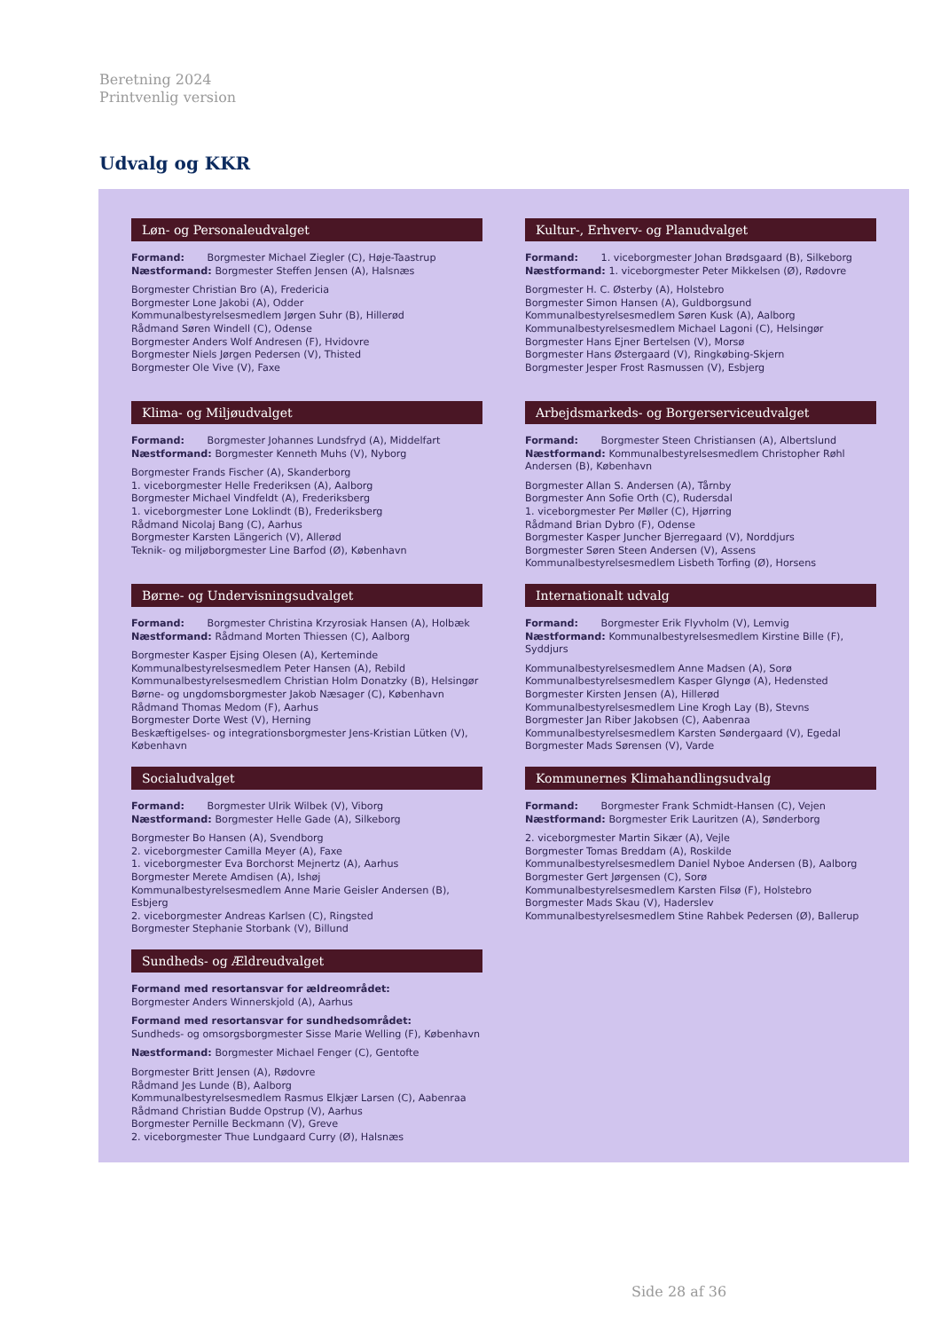Beretning 2024
Printvenlig version
Udvalg og KKR
Løn- og Personaleudvalget
Formand: Borgmester Michael Ziegler (C), Høje-Taastrup
Næstformand: Borgmester Steffen Jensen (A), Halsnæs
Borgmester Christian Bro (A), Fredericia
Borgmester Lone Jakobi (A), Odder
Kommunalbestyrelsesmedlem Jørgen Suhr (B), Hillerød
Rådmand Søren Windell (C), Odense
Borgmester Anders Wolf Andresen (F), Hvidovre
Borgmester Niels Jørgen Pedersen (V), Thisted
Borgmester Ole Vive (V), Faxe
Kultur-, Erhverv- og Planudvalget
Formand: 1. viceborgmester Johan Brødsgaard (B), Silkeborg
Næstformand: 1. viceborgmester Peter Mikkelsen (Ø), Rødovre
Borgmester H. C. Østerby (A), Holstebro
Borgmester Simon Hansen (A), Guldborgsund
Kommunalbestyrelsesmedlem Søren Kusk (A), Aalborg
Kommunalbestyrelsesmedlem Michael Lagoni (C), Helsingør
Borgmester Hans Ejner Bertelsen (V), Morsø
Borgmester Hans Østergaard (V), Ringkøbing-Skjern
Borgmester Jesper Frost Rasmussen (V), Esbjerg
Klima- og Miljøudvalget
Formand: Borgmester Johannes Lundsfryd (A), Middelfart
Næstformand: Borgmester Kenneth Muhs (V), Nyborg
Borgmester Frands Fischer (A), Skanderborg
1. viceborgmester Helle Frederiksen (A), Aalborg
Borgmester Michael Vindfeldt (A), Frederiksberg
1. viceborgmester Lone Loklindt (B), Frederiksberg
Rådmand Nicolaj Bang (C), Aarhus
Borgmester Karsten Längerich (V), Allerød
Teknik- og miljøborgmester Line Barfod (Ø), København
Arbejdsmarkeds- og Borgerserviceudvalget
Formand: Borgmester Steen Christiansen (A), Albertslund
Næstformand: Kommunalbestyrelsesmedlem Christopher Røhl Andersen (B), København
Borgmester Allan S. Andersen (A), Tårnby
Borgmester Ann Sofie Orth (C), Rudersdal
1. viceborgmester Per Møller (C), Hjørring
Rådmand Brian Dybro (F), Odense
Borgmester Kasper Juncher Bjerregaard (V), Norddjurs
Borgmester Søren Steen Andersen (V), Assens
Kommunalbestyrelsesmedlem Lisbeth Torfing (Ø), Horsens
Børne- og Undervisningsudvalget
Formand: Borgmester Christina Krzyrosiak Hansen (A), Holbæk
Næstformand: Rådmand Morten Thiessen (C), Aalborg
Borgmester Kasper Ejsing Olesen (A), Kerteminde
Kommunalbestyrelsesmedlem Peter Hansen (A), Rebild
Kommunalbestyrelsesmedlem Christian Holm Donatzky (B), Helsingør
Børne- og ungdomsborgmester Jakob Næsager (C), København
Rådmand Thomas Medom (F), Aarhus
Borgmester Dorte West (V), Herning
Beskæftigelses- og integrationsborgmester Jens-Kristian Lütken (V), København
Internationalt udvalg
Formand: Borgmester Erik Flyvholm (V), Lemvig
Næstformand: Kommunalbestyrelsesmedlem Kirstine Bille (F), Syddjurs
Kommunalbestyrelsesmedlem Anne Madsen (A), Sorø
Kommunalbestyrelsesmedlem Kasper Glyngø (A), Hedensted
Borgmester Kirsten Jensen (A), Hillerød
Kommunalbestyrelsesmedlem Line Krogh Lay (B), Stevns
Borgmester Jan Riber Jakobsen (C), Aabenraa
Kommunalbestyrelsesmedlem Karsten Søndergaard (V), Egedal
Borgmester Mads Sørensen (V), Varde
Socialudvalget
Formand: Borgmester Ulrik Wilbek (V), Viborg
Næstformand: Borgmester Helle Gade (A), Silkeborg
Borgmester Bo Hansen (A), Svendborg
2. viceborgmester Camilla Meyer (A), Faxe
1. viceborgmester Eva Borchorst Mejnertz (A), Aarhus
Borgmester Merete Amdisen (A), Ishøj
Kommunalbestyrelsesmedlem Anne Marie Geisler Andersen (B), Esbjerg
2. viceborgmester Andreas Karlsen (C), Ringsted
Borgmester Stephanie Storbank (V), Billund
Kommunernes Klimahandlingsudvalg
Formand: Borgmester Frank Schmidt-Hansen (C), Vejen
Næstformand: Borgmester Erik Lauritzen (A), Sønderborg
2. viceborgmester Martin Sikær (A), Vejle
Borgmester Tomas Breddam (A), Roskilde
Kommunalbestyrelsesmedlem Daniel Nyboe Andersen (B), Aalborg
Borgmester Gert Jørgensen (C), Sorø
Kommunalbestyrelsesmedlem Karsten Filsø (F), Holstebro
Borgmester Mads Skau (V), Haderslev
Kommunalbestyrelsesmedlem Stine Rahbek Pedersen (Ø), Ballerup
Sundheds- og Ældreudvalget
Formand med resortansvar for ældreområdet:
Borgmester Anders Winnerskjold (A), Aarhus
Formand med resortansvar for sundhedsområdet:
Sundheds- og omsorgsborgmester Sisse Marie Welling (F), København
Næstformand: Borgmester Michael Fenger (C), Gentofte
Borgmester Britt Jensen (A), Rødovre
Rådmand Jes Lunde (B), Aalborg
Kommunalbestyrelsesmedlem Rasmus Elkjær Larsen (C), Aabenraa
Rådmand Christian Budde Opstrup (V), Aarhus
Borgmester Pernille Beckmann (V), Greve
2. viceborgmester Thue Lundgaard Curry (Ø), Halsnæs
Side 28 af 36